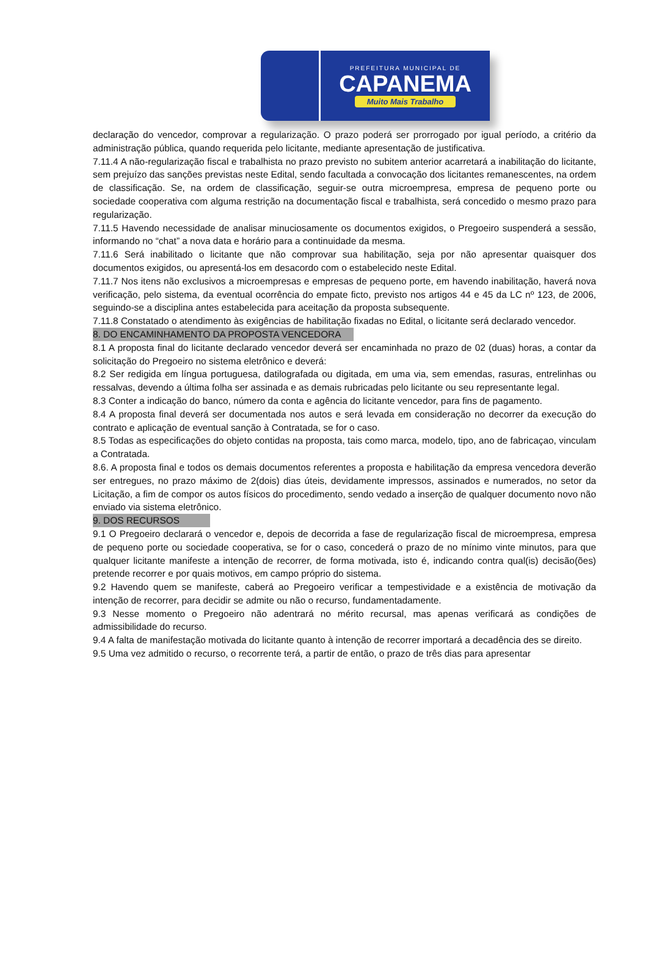PREFEITURA MUNICIPAL DE
CAPANEMA
Muito Mais Trabalho
declaração do vencedor, comprovar a regularização. O prazo poderá ser prorrogado por igual período, a critério da administração pública, quando requerida pelo licitante, mediante apresentação de justificativa.
7.11.4 A não-regularização fiscal e trabalhista no prazo previsto no subitem anterior acarretará a inabilitação do licitante, sem prejuízo das sanções previstas neste Edital, sendo facultada a convocação dos licitantes remanescentes, na ordem de classificação. Se, na ordem de classificação, seguir-se outra microempresa, empresa de pequeno porte ou sociedade cooperativa com alguma restrição na documentação fiscal e trabalhista, será concedido o mesmo prazo para regularização.
7.11.5 Havendo necessidade de analisar minuciosamente os documentos exigidos, o Pregoeiro suspenderá a sessão, informando no “chat” a nova data e horário para a continuidade da mesma.
7.11.6 Será inabilitado o licitante que não comprovar sua habilitação, seja por não apresentar quaisquer dos documentos exigidos, ou apresentá-los em desacordo com o estabelecido neste Edital.
7.11.7 Nos itens não exclusivos a microempresas e empresas de pequeno porte, em havendo inabilitação, haverá nova verificação, pelo sistema, da eventual ocorrência do empate ficto, previsto nos artigos 44 e 45 da LC nº 123, de 2006, seguindo-se a disciplina antes estabelecida para aceitação da proposta subsequente.
7.11.8 Constatado o atendimento às exigências de habilitação fixadas no Edital, o licitante será declarado vencedor.
8. DO ENCAMINHAMENTO DA PROPOSTA VENCEDORA
8.1 A proposta final do licitante declarado vencedor deverá ser encaminhada no prazo de 02 (duas) horas, a contar da solicitação do Pregoeiro no sistema eletrônico e deverá:
8.2 Ser redigida em língua portuguesa, datilografada ou digitada, em uma via, sem emendas, rasuras, entrelinhas ou ressalvas, devendo a última folha ser assinada e as demais rubricadas pelo licitante ou seu representante legal.
8.3 Conter a indicação do banco, número da conta e agência do licitante vencedor, para fins de pagamento.
8.4 A proposta final deverá ser documentada nos autos e será levada em consideração no decorrer da execução do contrato e aplicação de eventual sanção à Contratada, se for o caso.
8.5 Todas as especificações do objeto contidas na proposta, tais como marca, modelo, tipo, ano de fabricaçao, vinculam a Contratada.
8.6. A proposta final e todos os demais documentos referentes a proposta e habilitação da empresa vencedora deverão ser entregues, no prazo máximo de 2(dois) dias úteis, devidamente impressos, assinados e numerados, no setor da Licitação, a fim de compor os autos físicos do procedimento, sendo vedado a inserção de qualquer documento novo não enviado via sistema eletrônico.
9. DOS RECURSOS
9.1 O Pregoeiro declarará o vencedor e, depois de decorrida a fase de regularização fiscal de microempresa, empresa de pequeno porte ou sociedade cooperativa, se for o caso, concederá o prazo de no mínimo vinte minutos, para que qualquer licitante manifeste a intenção de recorrer, de forma motivada, isto é, indicando contra qual(is) decisão(ões) pretende recorrer e por quais motivos, em campo próprio do sistema.
9.2 Havendo quem se manifeste, caberá ao Pregoeiro verificar a tempestividade e a existência de motivação da intenção de recorrer, para decidir se admite ou não o recurso, fundamentadamente.
9.3 Nesse momento o Pregoeiro não adentrará no mérito recursal, mas apenas verificará as condições de admissibilidade do recurso.
9.4 A falta de manifestação motivada do licitante quanto à intenção de recorrer importará a decadência des se direito.
9.5 Uma vez admitido o recurso, o recorrente terá, a partir de então, o prazo de três dias para apresentar